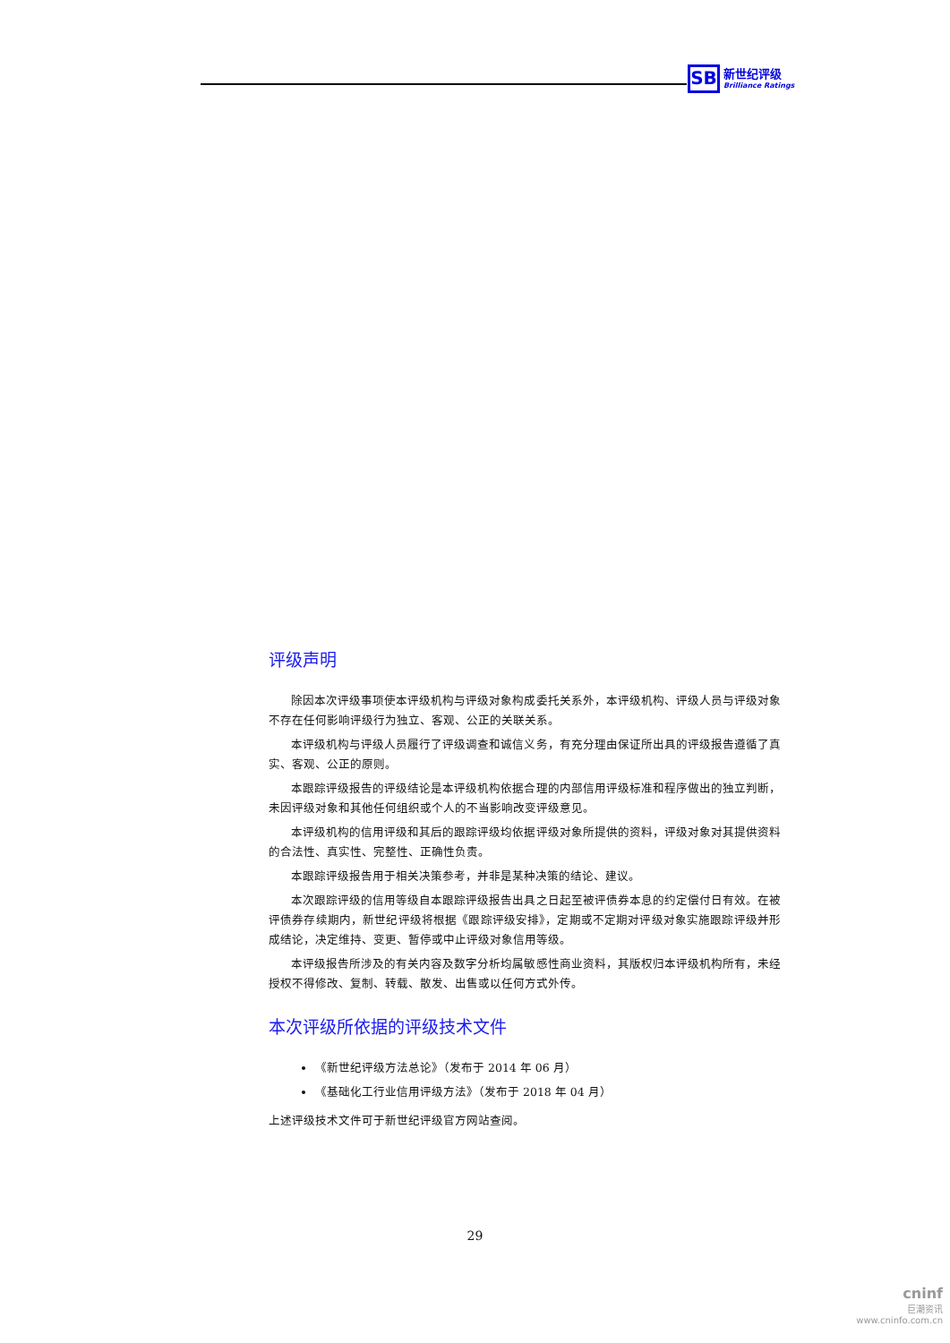SB 新世纪评级 Brilliance Ratings
评级声明
除因本次评级事项使本评级机构与评级对象构成委托关系外，本评级机构、评级人员与评级对象不存在任何影响评级行为独立、客观、公正的关联关系。
本评级机构与评级人员履行了评级调查和诚信义务，有充分理由保证所出具的评级报告遵循了真实、客观、公正的原则。
本跟踪评级报告的评级结论是本评级机构依据合理的内部信用评级标准和程序做出的独立判断，未因评级对象和其他任何组织或个人的不当影响改变评级意见。
本评级机构的信用评级和其后的跟踪评级均依据评级对象所提供的资料，评级对象对其提供资料的合法性、真实性、完整性、正确性负责。
本跟踪评级报告用于相关决策参考，并非是某种决策的结论、建议。
本次跟踪评级的信用等级自本跟踪评级报告出具之日起至被评债券本息的约定偿付日有效。在被评债券存续期内，新世纪评级将根据《跟踪评级安排》，定期或不定期对评级对象实施跟踪评级并形成结论，决定维持、变更、暂停或中止评级对象信用等级。
本评级报告所涉及的有关内容及数字分析均属敏感性商业资料，其版权归本评级机构所有，未经授权不得修改、复制、转载、散发、出售或以任何方式外传。
本次评级所依据的评级技术文件
《新世纪评级方法总论》（发布于 2014 年 06 月）
《基础化工行业信用评级方法》（发布于 2018 年 04 月）
上述评级技术文件可于新世纪评级官方网站查阅。
29
cninf
巨潮资讯
www.cninfo.com.cn